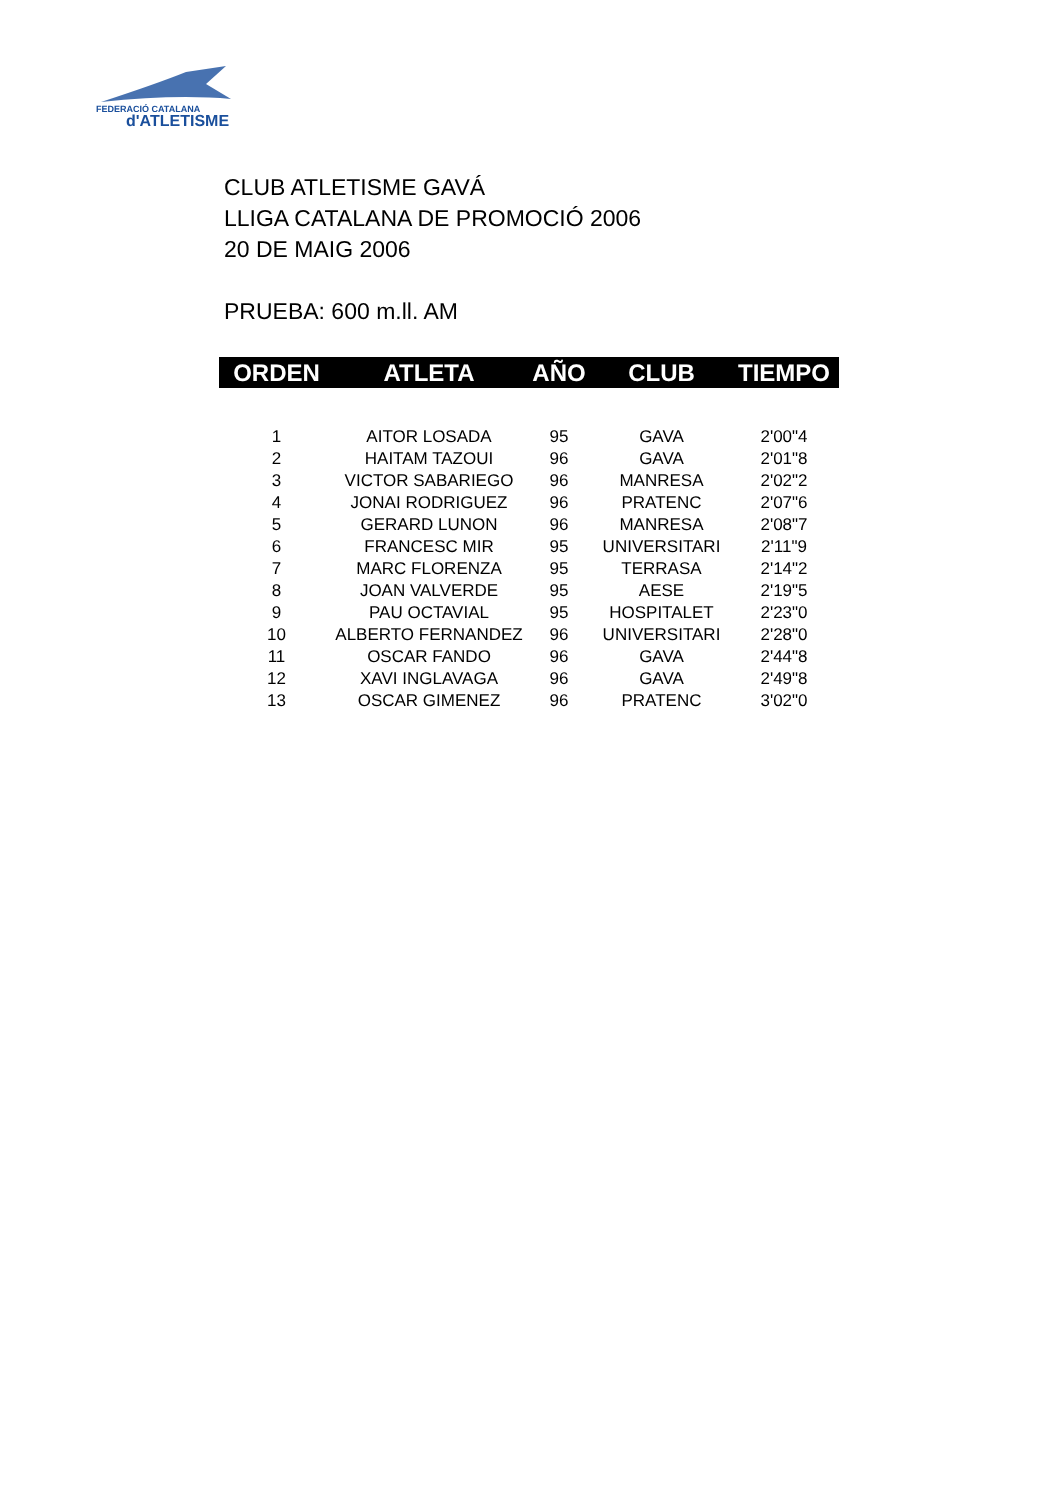FEDERACIÓ CATALANA
d'ATLETISME
CLUB ATLETISME GAVÁ
LLIGA CATALANA DE PROMOCIÓ 2006
20 DE MAIG 2006
PRUEBA: 600 m.ll. AM
| ORDEN | ATLETA | AÑO | CLUB | TIEMPO |
| --- | --- | --- | --- | --- |
| 1 | AITOR LOSADA | 95 | GAVA | 2'00"4 |
| 2 | HAITAM TAZOUI | 96 | GAVA | 2'01"8 |
| 3 | VICTOR SABARIEGO | 96 | MANRESA | 2'02"2 |
| 4 | JONAI RODRIGUEZ | 96 | PRATENC | 2'07"6 |
| 5 | GERARD LUNON | 96 | MANRESA | 2'08"7 |
| 6 | FRANCESC MIR | 95 | UNIVERSITARI | 2'11"9 |
| 7 | MARC FLORENZA | 95 | TERRASA | 2'14"2 |
| 8 | JOAN VALVERDE | 95 | AESE | 2'19"5 |
| 9 | PAU OCTAVIAL | 95 | HOSPITALET | 2'23"0 |
| 10 | ALBERTO FERNANDEZ | 96 | UNIVERSITARI | 2'28"0 |
| 11 | OSCAR FANDO | 96 | GAVA | 2'44"8 |
| 12 | XAVI INGLAVAGA | 96 | GAVA | 2'49"8 |
| 13 | OSCAR GIMENEZ | 96 | PRATENC | 3'02"0 |